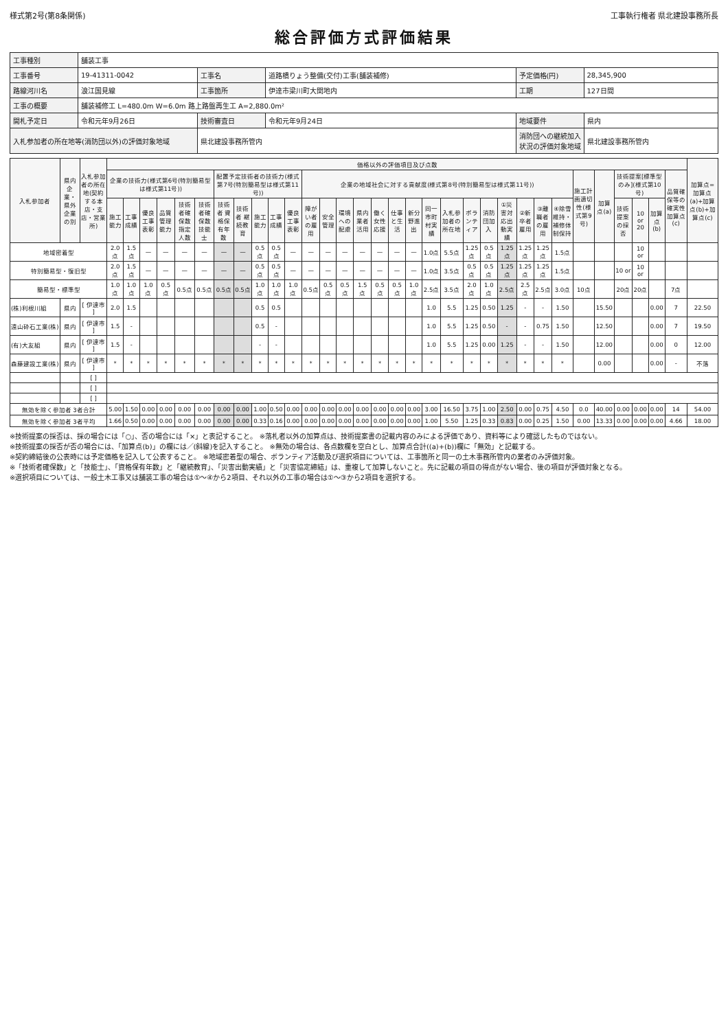様式第2号(第8条関係) 工事執行権者 県北建設事務所長
総合評価方式評価結果
| 工事種別 | 舗装工事 | | | | |
| 工事番号 | 19-41311-0042 | 工事名 | 道路橋りょう整備(交付)工事(舗装補修) | 予定価格(円) | 28,345,900 |
| 路線河川名 | 浪江国見線 | 工事箇所 | 伊達市梁川町大関地内 | 工期 | 127日間 |
| 工事の概要 | 舗装補修工 L=480.0m W=6.0m 路上路盤再生工 A=2,880.0m² | | | | |
| 開札予定日 | 令和元年9月26日 | 技術審査日 | 令和元年9月24日 | 地域要件 | 県内 |
| 入札参加者の所在地等(消防団以外)の評価対象地域 | | 県北建設事務所管内 | | 消防団への継続加入状況の評価対象地域 | 県北建設事務所管内 |
| 入札参加者 | 県内企業・県外企業の別 | 入札参加者の所在地(契約する本店・支店・営業所) | 価格以外の評価項目及び点数 | | | | | | | | | | | | | | | | | | | | | | | | | | | | | | | | 加算点=加算点(a)+加算点(b)+加算点(c) |
| --- | --- | --- | --- | --- | --- | --- | --- | --- | --- | --- | --- | --- | --- | --- | --- | --- | --- | --- | --- | --- | --- | --- | --- | --- | --- | --- | --- | --- | --- | --- | --- | --- | --- | --- | --- |
| | | | 企業の技術力(様式第6号(特別簡易型は様式第11号)) | | | | | | 配置予定技術者の技術力(様式第7号(特別簡易型は様式第11号)) | | | | | 企業の地域社会に対する貢献度(様式第8号(特別簡易型は様式第11号)) | | | | | | | | | | | | | | | 施工計画適切性(様式第9号) | 加算点(a) | 技術提案[標準型のみ](様式第10号) | | | 品質確保等の確実性 加算点(c) | |
| | | | 施工能力 | 工事成績 | 優良工事表彰 | 品質管理能力 | 技術者確保数 指定人数 | 技術者確保数 技能士 | 技術者 資格保有年数 | 技術者 継続教育 | 施工能力 | 工事成績 | 優良工事表彰 | 障がい者の雇用 | 安全管理 | 環境への配慮 | 県内業者活用 | 働く女性応援 | 仕事と生活 | 新分野進出 | 同一市町村実績 | 入札参加者の所在地 | ボランティア | 消防団加入 | ①災害対応出動実績 | ②新卒者雇用 | ③離職者の雇用 | ④除雪維持・補修体制保持 | | | 技術提案の採否 | 10 or 20 | 加算点(b) | | |
| 地域密着型 | | | 2.0点 | 1.5点 | — | — | — | — | — | — | 0.5点 | 0.5点 | — | — | — | — | — | — | — | — | 1.0点 | 5.5点 | 1.25点 | 0.5点 | 1.25点 | 1.25点 | 1.25点 | 1.5点 | | | | 10 or | | | |
| 特別簡易型・復旧型 | | | 2.0点 | 1.5点 | — | — | — | — | — | — | 0.5点 | 0.5点 | — | — | — | — | — | — | — | — | 1.0点 | 3.5点 | 0.5点 | 0.5点 | 1.25点 | 1.25点 | 1.25点 | 1.5点 | | | 10 or | 10 or | | | |
| 簡易型・標準型 | | | 1.0点 | 1.0点 | 1.0点 | 0.5点 | 0.5点 | 0.5点 | 0.5点 | 0.5点 | 1.0点 | 1.0点 | 1.0点 | 0.5点 | 0.5点 | 0.5点 | 1.5点 | 0.5点 | 0.5点 | 1.0点 | 2.5点 | 3.5点 | 2.0点 | 1.0点 | 2.5点 | 2.5点 | 2.5点 | 3.0点 | 10点 | | 20点 | 20点 | | 7点 | |
| (株)利根川組 | 県内 | [ 伊達市 ] | 2.0 | 1.5 | | | | | | | 0.5 | 0.5 | | | | | | | | | 1.0 | 5.5 | 1.25 | 0.50 | 1.25 | - | - | 1.50 | | 15.50 | | | 0.00 | 7 | 22.50 |
| 遠山砕石工業(株) | 県内 | [ 伊達市 ] | 1.5 | - | | | | | | | 0.5 | - | | | | | | | | | 1.0 | 5.5 | 1.25 | 0.50 | - | - | 0.75 | 1.50 | | 12.50 | | | 0.00 | 7 | 19.50 |
| (有)大友組 | 県内 | [ 伊達市 ] | 1.5 | - | | | | | | | - | - | | | | | | | | | 1.0 | 5.5 | 1.25 | 0.00 | 1.25 | - | - | 1.50 | | 12.00 | | | 0.00 | 0 | 12.00 |
| 森藤建設工業(株) | 県内 | [ 伊達市 ] | * | * | * | * | * | * | * | * | * | * | * | * | * | * | * | * | * | * | * | * | * | * | * | * | * | * | | 0.00 | | | 0.00 | - | 不落 |
| | | [ ] | | | | | | | | | | | | | | | | | | | | | | | | | | | | | | | | | |
| | | [ ] | | | | | | | | | | | | | | | | | | | | | | | | | | | | | | | | | |
| | | [ ] | | | | | | | | | | | | | | | | | | | | | | | | | | | | | | | | | |
| 無効を除く参加者 3者合計 | | | 5.00 | 1.50 | 0.00 | 0.00 | 0.00 | 0.00 | 0.00 | 0.00 | 1.00 | 0.50 | 0.00 | 0.00 | 0.00 | 0.00 | 0.00 | 0.00 | 0.00 | 0.00 | 3.00 | 16.50 | 3.75 | 1.00 | 2.50 | 0.00 | 0.75 | 4.50 | 0.0 | 40.00 | 0.00 | 0.00 | 0.00 | 14 | 54.00 |
| 無効を除く参加者 3者平均 | | | 1.66 | 0.50 | 0.00 | 0.00 | 0.00 | 0.00 | 0.00 | 0.00 | 0.33 | 0.16 | 0.00 | 0.00 | 0.00 | 0.00 | 0.00 | 0.00 | 0.00 | 0.00 | 1.00 | 5.50 | 1.25 | 0.33 | 0.83 | 0.00 | 0.25 | 1.50 | 0.00 | 13.33 | 0.00 | 0.00 | 0.00 | 4.66 | 18.00 |
※技術提案の採否は、採の場合には「○」、否の場合には「×」と表記すること。 ※落札者以外の加算点は、技術提案書の記載内容のみによる評価であり、資料等により確認したものではない。
※技術提案の採否が否の場合には、「加算点(b)」の欄には／(斜線)を記入すること。 ※無効の場合は、各点数欄を空白とし、加算点合計((a)+(b))欄に「無効」と記載する。
※契約締結後の公表時には予定価格を記入して公表すること。 ※地域密着型の場合、ボランティア活動及び選択項目については、工事箇所と同一の土木事務所管内の業者のみ評価対象。
※「技術者確保数」と「技能士」、「資格保有年数」と「継続教育」、「災害出動実績」と「災害協定締結」は、重複して加算しないこと。先に記載の項目の得点がない場合、後の項目が評価対象となる。
※選択項目については、一般土木工事又は舗装工事の場合は①～④から2項目、それ以外の工事の場合は①～③から2項目を選択する。